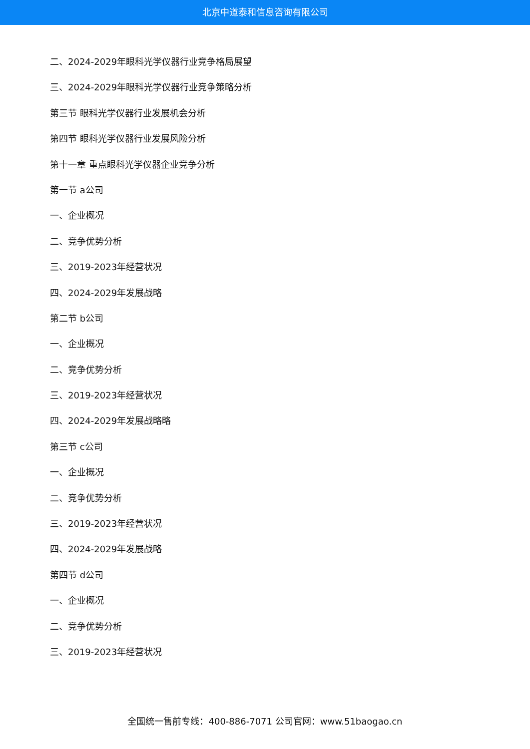北京中道泰和信息咨询有限公司
二、2024-2029年眼科光学仪器行业竞争格局展望
三、2024-2029年眼科光学仪器行业竞争策略分析
第三节 眼科光学仪器行业发展机会分析
第四节 眼科光学仪器行业发展风险分析
第十一章 重点眼科光学仪器企业竞争分析
第一节 a公司
一、企业概况
二、竞争优势分析
三、2019-2023年经营状况
四、2024-2029年发展战略
第二节 b公司
一、企业概况
二、竞争优势分析
三、2019-2023年经营状况
四、2024-2029年发展战略略
第三节 c公司
一、企业概况
二、竞争优势分析
三、2019-2023年经营状况
四、2024-2029年发展战略
第四节 d公司
一、企业概况
二、竞争优势分析
三、2019-2023年经营状况
全国统一售前专线：400-886-7071 公司官网：www.51baogao.cn